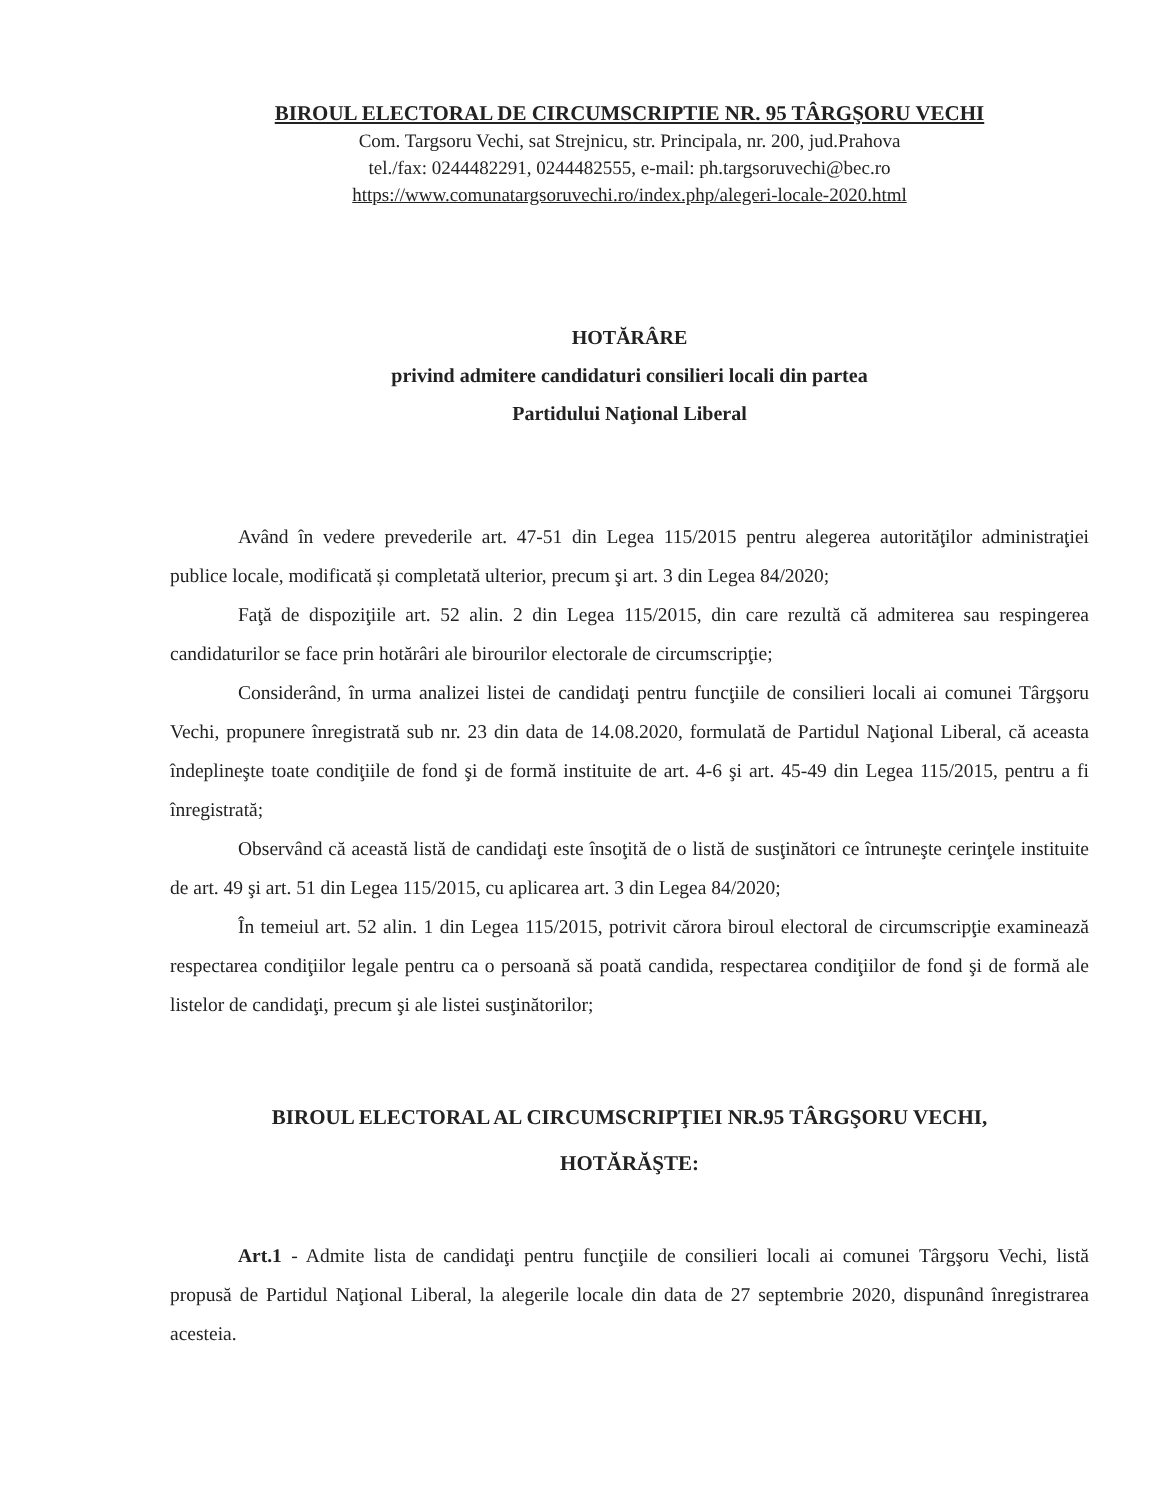BIROUL ELECTORAL DE CIRCUMSCRIPTIE NR. 95 TÂRGŞORU VECHI
Com. Targsoru Vechi, sat Strejnicu, str. Principala, nr. 200, jud.Prahova
tel./fax: 0244482291, 0244482555, e-mail: ph.targsoruvechi@bec.ro
https://www.comunatargsoruvechi.ro/index.php/alegeri-locale-2020.html
HOTĂRÂRE
privind admitere candidaturi consilieri locali din partea
Partidului Naţional Liberal
Având în vedere prevederile art. 47-51 din Legea 115/2015 pentru alegerea autorităţilor administraţiei publice locale, modificată și completată ulterior, precum şi art. 3 din Legea 84/2020;
Faţă de dispoziţiile art. 52 alin. 2 din Legea 115/2015, din care rezultă că admiterea sau respingerea candidaturilor se face prin hotărâri ale birourilor electorale de circumscripţie;
Considerând, în urma analizei listei de candidaţi pentru funcţiile de consilieri locali ai comunei Târgşoru Vechi, propunere înregistrată sub nr. 23 din data de 14.08.2020, formulată de Partidul Naţional Liberal, că aceasta îndeplineşte toate condiţiile de fond şi de formă instituite de art. 4-6 şi art. 45-49 din Legea 115/2015, pentru a fi înregistrată;
Observând că această listă de candidaţi este însoţită de o listă de susţinători ce întruneşte cerinţele instituite de art. 49 şi art. 51 din Legea 115/2015, cu aplicarea art. 3 din Legea 84/2020;
În temeiul art. 52 alin. 1 din Legea 115/2015, potrivit cărora biroul electoral de circumscripţie examinează respectarea condiţiilor legale pentru ca o persoană să poată candida, respectarea condiţiilor de fond şi de formă ale listelor de candidaţi, precum şi ale listei susţinătorilor;
BIROUL ELECTORAL AL CIRCUMSCRIPŢIEI NR.95 TÂRGŞORU VECHI,
HOTĂRĂŞTE:
Art.1 - Admite lista de candidaţi pentru funcţiile de consilieri locali ai comunei Târgşoru Vechi, listă propusă de Partidul Naţional Liberal, la alegerile locale din data de 27 septembrie 2020, dispunând înregistrarea acesteia.